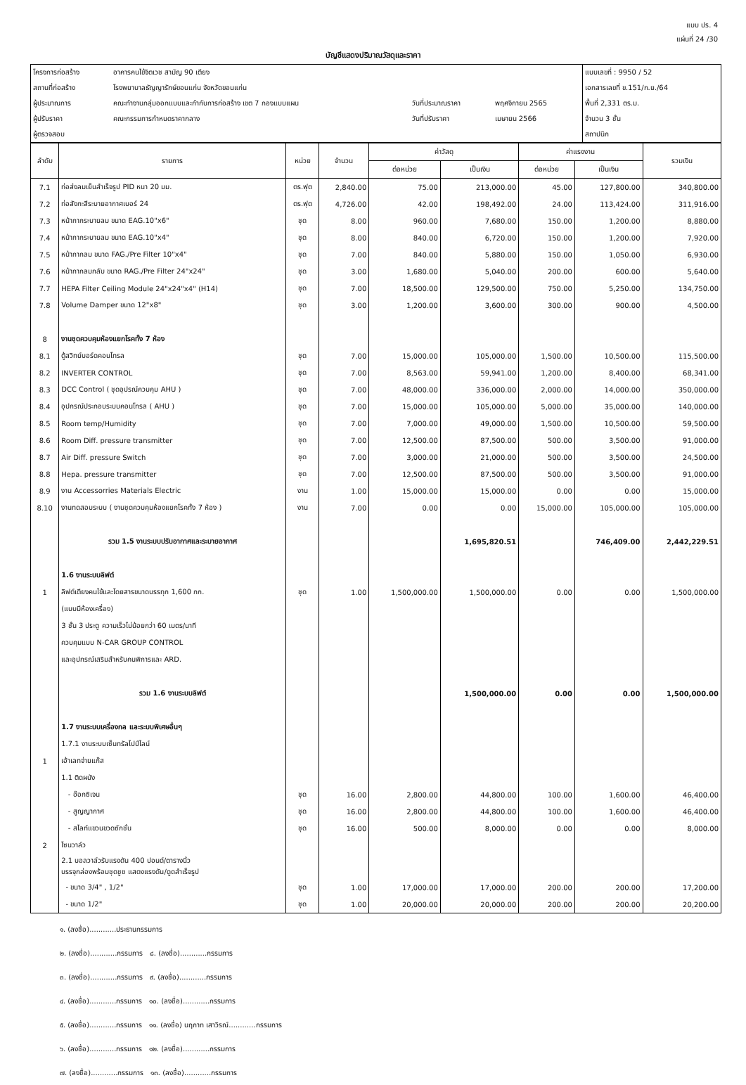แบบ ปร. 4
แผ่นที่ 24 /30
บัญชีแสดงปริมาณวัสดุและราคา
| โครงการก่อสร้าง | อาคารคนไข้จิตเวช สามัญ 90 เตียง | | | แบบเลขที่ : 9950 / 52 |
| สถานที่ก่อสร้าง | โรงพยาบาลธัญญารักษ์ขอนแก่น จังหวัดขอนแก่น | | | เอกสารเลขที่ ข.151/ก.ย./64 |
| ผู้ประมาณการ | คณะทำงานกลุ่มออกแบบและกำกับการก่อสร้าง เขต 7 กองแบบแผน | วันที่ประมาณราคา | พฤศจิกายน 2565 | พื้นที่ 2,331 ตร.ม. |
| ผู้ปรับราคา | คณะกรรมการกำหนดราคากลาง | วันที่ปรับราคา | เมษายน 2566 | จำนวน 3 ชั้น |
| ผู้ตรวจสอบ | | | | สถาปนิก |
| ลำดับ | รายการ | หน่วย | จำนวน | ค่าวัสดุ | | ค่าแรงงาน | | รวมเงิน |
| --- | --- | --- | --- | --- | --- | --- | --- | --- |
| | | | | ต่อหน่วย | เป็นเงิน | ต่อหน่วย | เป็นเงิน | |
| 7.1 | ท่อส่งลมเย็นสำเร็จรูป PID หนา 20 มม. | ตร.ฟุต | 2,840.00 | 75.00 | 213,000.00 | 45.00 | 127,800.00 | 340,800.00 |
| 7.2 | ท่อสังกะสีระบายอากาศเบอร์ 24 | ตร.ฟุต | 4,726.00 | 42.00 | 198,492.00 | 24.00 | 113,424.00 | 311,916.00 |
| 7.3 | หน้ากากระบายลม ขนาด EAG.10"x6" | ชุด | 8.00 | 960.00 | 7,680.00 | 150.00 | 1,200.00 | 8,880.00 |
| 7.4 | หน้ากากระบายลม ขนาด EAG.10"x4" | ชุด | 8.00 | 840.00 | 6,720.00 | 150.00 | 1,200.00 | 7,920.00 |
| 7.5 | หน้ากากลม ขนาด FAG./Pre Filter 10"x4" | ชุด | 7.00 | 840.00 | 5,880.00 | 150.00 | 1,050.00 | 6,930.00 |
| 7.6 | หน้ากากลมกลับ ขนาด RAG./Pre Filter 24"x24" | ชุด | 3.00 | 1,680.00 | 5,040.00 | 200.00 | 600.00 | 5,640.00 |
| 7.7 | HEPA Filter Ceiling Module 24"x24"x4" (H14) | ชุด | 7.00 | 18,500.00 | 129,500.00 | 750.00 | 5,250.00 | 134,750.00 |
| 7.8 | Volume Damper ขนาด 12"x8" | ชุด | 3.00 | 1,200.00 | 3,600.00 | 300.00 | 900.00 | 4,500.00 |
| 8 | งานชุดควบคุมห้องแยกโรคทั้ง 7 ห้อง | | | | | | | |
| 8.1 | ตู้สวิทย์บอร์ดคอนโทรล | ชุด | 7.00 | 15,000.00 | 105,000.00 | 1,500.00 | 10,500.00 | 115,500.00 |
| 8.2 | INVERTER CONTROL | ชุด | 7.00 | 8,563.00 | 59,941.00 | 1,200.00 | 8,400.00 | 68,341.00 |
| 8.3 | DCC Control ( ชุดอุปรณ์ควบคุม AHU ) | ชุด | 7.00 | 48,000.00 | 336,000.00 | 2,000.00 | 14,000.00 | 350,000.00 |
| 8.4 | อุปกรณ์ประกอบระบบคอนโทรล ( AHU ) | ชุด | 7.00 | 15,000.00 | 105,000.00 | 5,000.00 | 35,000.00 | 140,000.00 |
| 8.5 | Room temp/Humidity | ชุด | 7.00 | 7,000.00 | 49,000.00 | 1,500.00 | 10,500.00 | 59,500.00 |
| 8.6 | Room Diff. pressure transmitter | ชุด | 7.00 | 12,500.00 | 87,500.00 | 500.00 | 3,500.00 | 91,000.00 |
| 8.7 | Air Diff. pressure Switch | ชุด | 7.00 | 3,000.00 | 21,000.00 | 500.00 | 3,500.00 | 24,500.00 |
| 8.8 | Hepa. pressure transmitter | ชุด | 7.00 | 12,500.00 | 87,500.00 | 500.00 | 3,500.00 | 91,000.00 |
| 8.9 | งาน Accessorries Materials Electric | งาน | 1.00 | 15,000.00 | 15,000.00 | 0.00 | 0.00 | 15,000.00 |
| 8.10 | งานทดสอบระบบ ( งานชุดควบคุมห้องแยกโรคทั้ง 7 ห้อง ) | งาน | 7.00 | 0.00 | 0.00 | 15,000.00 | 105,000.00 | 105,000.00 |
| | รวม 1.5 งานระบบปรับอากาศและระบายอากาศ | | | | 1,695,820.51 | | 746,409.00 | 2,442,229.51 |
| | 1.6 งานระบบลิฟต์ | | | | | | | |
| 1 | ลิฟต์เตียงคนไข้และโดยสารขนาดบรรทุก 1,600 กก. | ชุด | 1.00 | 1,500,000.00 | 1,500,000.00 | 0.00 | 0.00 | 1,500,000.00 |
| | (แบบมีห้องเครื่อง) | | | | | | | |
| | 3 ชั้น 3 ประตู ความเร็วไม่น้อยกว่า 60 เมตร/นาที | | | | | | | |
| | ควบคุมแบบ N-CAR GROUP CONTROL | | | | | | | |
| | และอุปกรณ์เสริมสำหรับคนพิการและ ARD. | | | | | | | |
| | รวม 1.6 งานระบบลิฟต์ | | | | 1,500,000.00 | 0.00 | 0.00 | 1,500,000.00 |
| | 1.7 งานระบบเครื่องกล และระบบพิเศษอื่นๆ | | | | | | | |
| | 1.7.1 งานระบบเซ็นทรัลไปป์ไลน์ | | | | | | | |
| 1 | เอ้าเลทจ่ายแก๊ส | | | | | | | |
| | 1.1 ติดผนัง | | | | | | | |
| | - อ๊อกซิเจน | ชุด | 16.00 | 2,800.00 | 44,800.00 | 100.00 | 1,600.00 | 46,400.00 |
| | - สูญญากาศ | ชุด | 16.00 | 2,800.00 | 44,800.00 | 100.00 | 1,600.00 | 46,400.00 |
| | - สไลท์แขวนขวดซักชั่น | ชุด | 16.00 | 500.00 | 8,000.00 | 0.00 | 0.00 | 8,000.00 |
| 2 | โซนวาล์ว | | | | | | | |
| | 2.1 บอลวาล์วรับแรงดัน 400 ปอนด์/ตารางนิ้ว บรรจุกล่องพร้อมชุดชูช แสดงแรงดัน/ดูดสำเร็จรูป | | | | | | | |
| | - ขนาด 3/4" , 1/2" | ชุด | 1.00 | 17,000.00 | 17,000.00 | 200.00 | 200.00 | 17,200.00 |
| | - ขนาด 1/2" | ชุด | 1.00 | 20,000.00 | 20,000.00 | 200.00 | 200.00 | 20,200.00 |
๑. (ลงชื่อ)............ประธานกรรมการ
๒. (ลงชื่อ)............กรรมการ ๘. (ลงชื่อ)............กรรมการ
๓. (ลงชื่อ)............กรรมการ ๙. (ลงชื่อ)............กรรมการ
๔. (ลงชื่อ)............กรรมการ ๑๐. (ลงชื่อ)............กรรมการ
๕. (ลงชื่อ)............กรรมการ ๑๑. (ลงชื่อ) นฤภาท เสาวิรณ์............กรรมการ
๖. (ลงชื่อ)............กรรมการ ๑๒. (ลงชื่อ)............กรรมการ
๗. (ลงชื่อ)............กรรมการ ๑๓. (ลงชื่อ)............กรรมการ